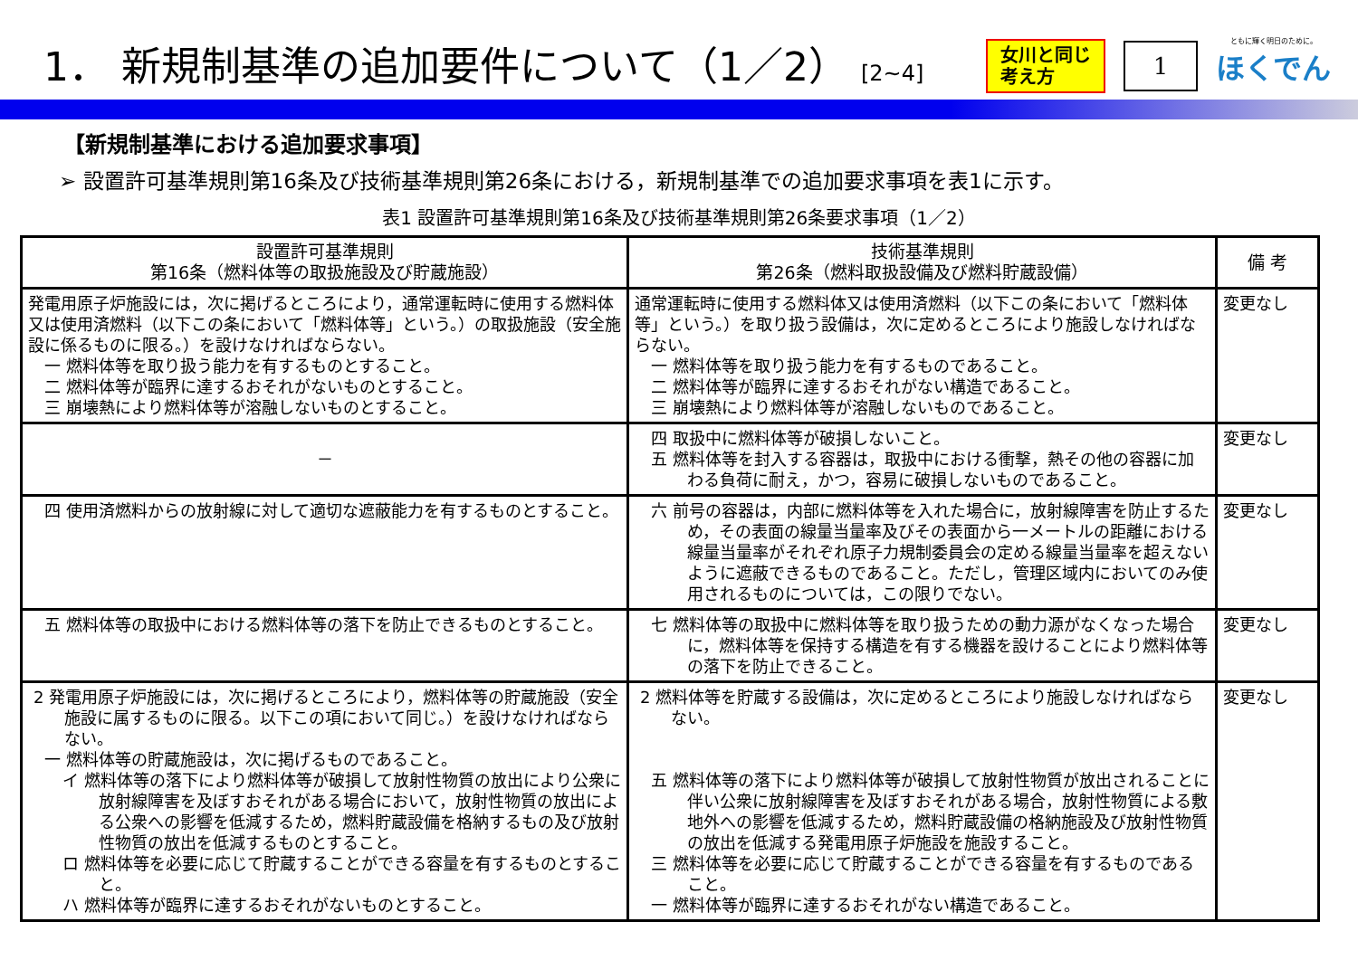1． 新規制基準の追加要件について（1／2） [2~4]
女川と同じ
考え方
1
ともに輝く明日のために。
ほくでん
【新規制基準における追加要求事項】
➢ 設置許可基準規則第16条及び技術基準規則第26条における，新規制基準での追加要求事項を表1に示す。
表1 設置許可基準規則第16条及び技術基準規則第26条要求事項（1／2）
| 設置許可基準規則 第16条（燃料体等の取扱施設及び貯蔵施設） | 技術基準規則 第26条（燃料取扱設備及び燃料貯蔵設備） | 備 考 |
| --- | --- | --- |
| 発電用原子炉施設には，次に掲げるところにより，通常運転時に使用する燃料体又は使用済燃料（以下この条において「燃料体等」という。）の取扱施設（安全施設に係るものに限る。）を設けなければならない。 一 燃料体等を取り扱う能力を有するものとすること。 二 燃料体等が臨界に達するおそれがないものとすること。 三 崩壊熱により燃料体等が溶融しないものとすること。 | 通常運転時に使用する燃料体又は使用済燃料（以下この条において「燃料体等」という。）を取り扱う設備は，次に定めるところにより施設しなければならない。 一 燃料体等を取り扱う能力を有するものであること。 二 燃料体等が臨界に達するおそれがない構造であること。 三 崩壊熱により燃料体等が溶融しないものであること。 | 変更なし |
| － | 四 取扱中に燃料体等が破損しないこと。 五 燃料体等を封入する容器は，取扱中における衝撃，熱その他の容器に加わる負荷に耐え，かつ，容易に破損しないものであること。 | 変更なし |
| 四 使用済燃料からの放射線に対して適切な遮蔽能力を有するものとすること。 | 六 前号の容器は，内部に燃料体等を入れた場合に，放射線障害を防止するため，その表面の線量当量率及びその表面から一メートルの距離における線量当量率がそれぞれ原子力規制委員会の定める線量当量率を超えないように遮蔽できるものであること。ただし，管理区域内においてのみ使用されるものについては，この限りでない。 | 変更なし |
| 五 燃料体等の取扱中における燃料体等の落下を防止できるものとすること。 | 七 燃料体等の取扱中に燃料体等を取り扱うための動力源がなくなった場合に，燃料体等を保持する構造を有する機器を設けることにより燃料体等の落下を防止できること。 | 変更なし |
| 2 発電用原子炉施設には，次に掲げるところにより，燃料体等の貯蔵施設（安全施設に属するものに限る。以下この項において同じ。）を設けなければならない。 一 燃料体等の貯蔵施設は，次に掲げるものであること。 イ 燃料体等の落下により燃料体等が破損して放射性物質の放出により公衆に放射線障害を及ぼすおそれがある場合において，放射性物質の放出による公衆への影響を低減するため，燃料貯蔵設備を格納するもの及び放射性物質の放出を低減するものとすること。 ロ 燃料体等を必要に応じて貯蔵することができる容量を有するものとすること。 ハ 燃料体等が臨界に達するおそれがないものとすること。 | 2 燃料体等を貯蔵する設備は，次に定めるところにより施設しなければならない。 五 燃料体等の落下により燃料体等が破損して放射性物質が放出されることに伴い公衆に放射線障害を及ぼすおそれがある場合，放射性物質による敷地外への影響を低減するため，燃料貯蔵設備の格納施設及び放射性物質の放出を低減する発電用原子炉施設を施設すること。 三 燃料体等を必要に応じて貯蔵することができる容量を有するものであること。 一 燃料体等が臨界に達するおそれがない構造であること。 | 変更なし |